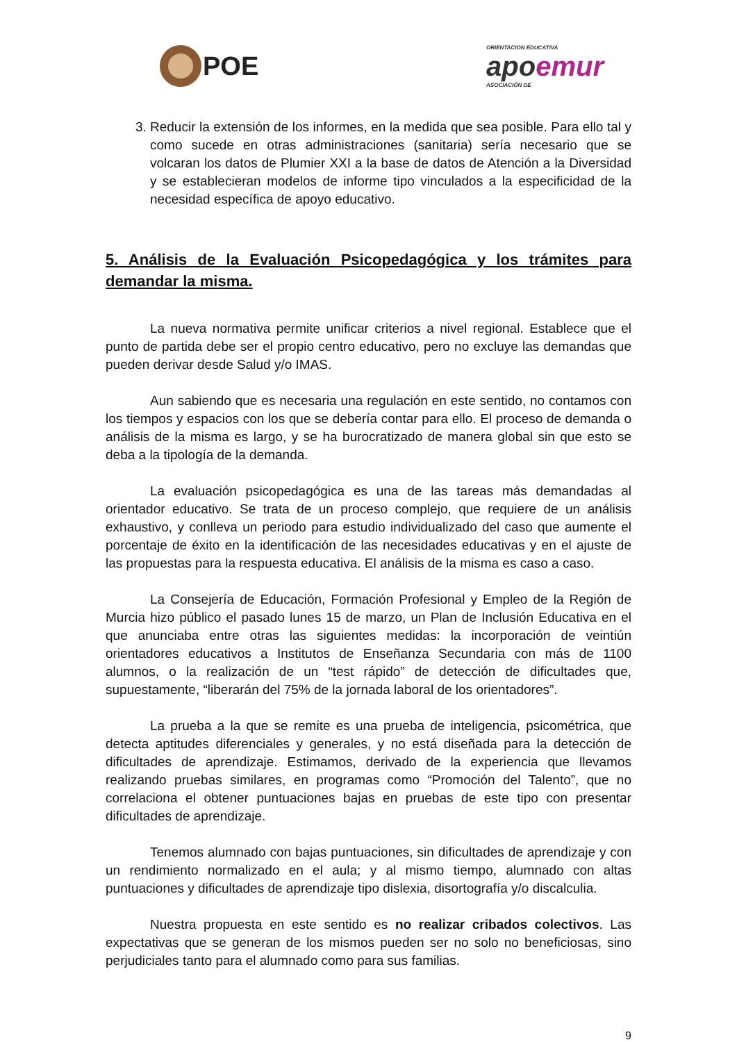POE
ORIENTACIÓN EDUCATIVA
apoemur
ASOCIACIÓN DE
3. Reducir la extensión de los informes, en la medida que sea posible. Para ello tal y como sucede en otras administraciones (sanitaria) sería necesario que se volcaran los datos de Plumier XXI a la base de datos de Atención a la Diversidad y se establecieran modelos de informe tipo vinculados a la especificidad de la necesidad específica de apoyo educativo.
5. Análisis de la Evaluación Psicopedagógica y los trámites para demandar la misma.
La nueva normativa permite unificar criterios a nivel regional. Establece que el punto de partida debe ser el propio centro educativo, pero no excluye las demandas que pueden derivar desde Salud y/o IMAS.
Aun sabiendo que es necesaria una regulación en este sentido, no contamos con los tiempos y espacios con los que se debería contar para ello. El proceso de demanda o análisis de la misma es largo, y se ha burocratizado de manera global sin que esto se deba a la tipología de la demanda.
La evaluación psicopedagógica es una de las tareas más demandadas al orientador educativo. Se trata de un proceso complejo, que requiere de un análisis exhaustivo, y conlleva un periodo para estudio individualizado del caso que aumente el porcentaje de éxito en la identificación de las necesidades educativas y en el ajuste de las propuestas para la respuesta educativa. El análisis de la misma es caso a caso.
La Consejería de Educación, Formación Profesional y Empleo de la Región de Murcia hizo público el pasado lunes 15 de marzo, un Plan de Inclusión Educativa en el que anunciaba entre otras las siguientes medidas: la incorporación de veintiún orientadores educativos a Institutos de Enseñanza Secundaria con más de 1100 alumnos, o la realización de un “test rápido” de detección de dificultades que, supuestamente, “liberarán del 75% de la jornada laboral de los orientadores”.
La prueba a la que se remite es una prueba de inteligencia, psicométrica, que detecta aptitudes diferenciales y generales, y no está diseñada para la detección de dificultades de aprendizaje. Estimamos, derivado de la experiencia que llevamos realizando pruebas similares, en programas como “Promoción del Talento”, que no correlaciona el obtener puntuaciones bajas en pruebas de este tipo con presentar dificultades de aprendizaje.
Tenemos alumnado con bajas puntuaciones, sin dificultades de aprendizaje y con un rendimiento normalizado en el aula; y al mismo tiempo, alumnado con altas puntuaciones y dificultades de aprendizaje tipo dislexia, disortografía y/o discalculia.
Nuestra propuesta en este sentido es no realizar cribados colectivos. Las expectativas que se generan de los mismos pueden ser no solo no beneficiosas, sino perjudiciales tanto para el alumnado como para sus familias.
9